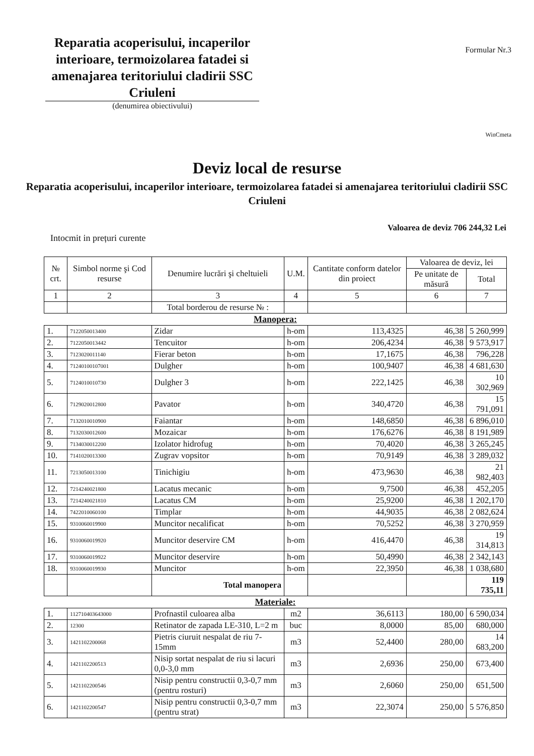Reparatia acoperisului, incaperilor interioare, termoizolarea fatadei si amenajarea teritoriului cladirii SSC Criuleni
(denumirea obiectivului)
Formular Nr.3
WinCmeta
Deviz local de resurse
Reparatia acoperisului, incaperilor interioare, termoizolarea fatadei si amenajarea teritoriului cladirii SSC Criuleni
Valoarea de deviz 706 244,32 Lei
Intocmit in prețuri curente
| № crt. | Simbol norme şi Cod resurse | Denumire lucrări şi cheltuieli | U.M. | Cantitate conform datelor din proiect | Valoarea de deviz, lei | |
| --- | --- | --- | --- | --- | --- | --- |
| | | | | | Pe unitate de măsură | Total |
| 1 | 2 | 3 | 4 | 5 | 6 | 7 |
| | | Total borderou de resurse № : | | | | |
| Manopera: | | | | | | |
| 1. | 7122050013400 | Zidar | h-om | 113,4325 | 46,38 | 5 260,999 |
| 2. | 7122050013442 | Tencuitor | h-om | 206,4234 | 46,38 | 9 573,917 |
| 3. | 7123020011140 | Fierar beton | h-om | 17,1675 | 46,38 | 796,228 |
| 4. | 71240100107001 | Dulgher | h-om | 100,9407 | 46,38 | 4 681,630 |
| 5. | 7124010010730 | Dulgher 3 | h-om | 222,1425 | 46,38 | 10 302,969 |
| 6. | 7129020012800 | Pavator | h-om | 340,4720 | 46,38 | 15 791,091 |
| 7. | 7132010010900 | Faiantar | h-om | 148,6850 | 46,38 | 6 896,010 |
| 8. | 7132030012600 | Mozaicar | h-om | 176,6276 | 46,38 | 8 191,989 |
| 9. | 7134030012200 | Izolator hidrofug | h-om | 70,4020 | 46,38 | 3 265,245 |
| 10. | 7141020013300 | Zugrav vopsitor | h-om | 70,9149 | 46,38 | 3 289,032 |
| 11. | 7213050013100 | Tinichigiu | h-om | 473,9630 | 46,38 | 21 982,403 |
| 12. | 7214240021800 | Lacatus mecanic | h-om | 9,7500 | 46,38 | 452,205 |
| 13. | 7214240021810 | Lacatus CM | h-om | 25,9200 | 46,38 | 1 202,170 |
| 14. | 7422010060100 | Timplar | h-om | 44,9035 | 46,38 | 2 082,624 |
| 15. | 9310060019900 | Muncitor necalificat | h-om | 70,5252 | 46,38 | 3 270,959 |
| 16. | 9310060019920 | Muncitor deservire CM | h-om | 416,4470 | 46,38 | 19 314,813 |
| 17. | 9310060019922 | Muncitor deservire | h-om | 50,4990 | 46,38 | 2 342,143 |
| 18. | 9310060019930 | Muncitor | h-om | 22,3950 | 46,38 | 1 038,680 |
| | | Total manopera | | | | 119 735,11 |
| Materiale: | | | | | | |
| 1. | 112710403643000 | Profnastil culoarea alba | m2 | 36,6113 | 180,00 | 6 590,034 |
| 2. | 12300 | Retinator de zapada LE-310, L=2 m | buc | 8,0000 | 85,00 | 680,000 |
| 3. | 1421102200068 | Pietris ciuruit nespalat de riu 7-15mm | m3 | 52,4400 | 280,00 | 14 683,200 |
| 4. | 1421102200513 | Nisip sortat nespalat de riu si lacuri 0,0-3,0 mm | m3 | 2,6936 | 250,00 | 673,400 |
| 5. | 1421102200546 | Nisip pentru constructii 0,3-0,7 mm (pentru rosturi) | m3 | 2,6060 | 250,00 | 651,500 |
| 6. | 1421102200547 | Nisip pentru constructii 0,3-0,7 mm (pentru strat) | m3 | 22,3074 | 250,00 | 5 576,850 |